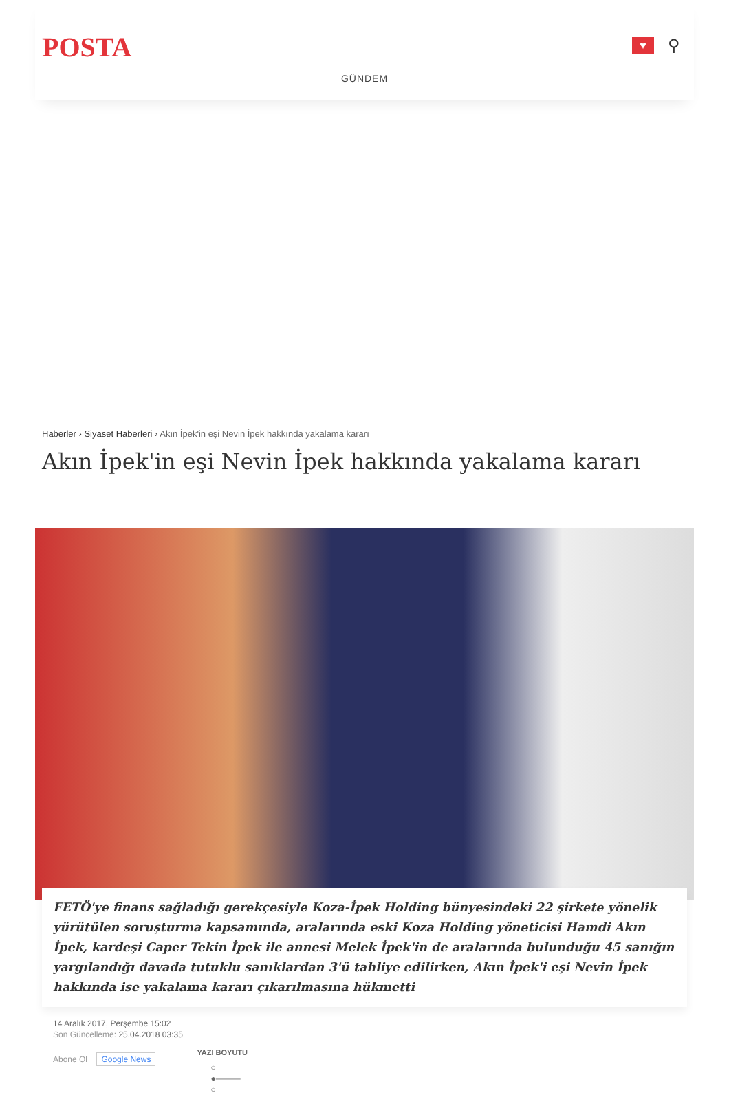POSTA
♥
⚲
GÜNDEM
Haberler › Siyaset Haberleri › Akın İpek'in eşi Nevin İpek hakkında yakalama kararı
Akın İpek'in eşi Nevin İpek hakkında yakalama kararı
FETÖ'ye finans sağladığı gerekçesiyle Koza-İpek Holding bünyesindeki 22 şirkete yönelik yürütülen soruşturma kapsamında, aralarında eski Koza Holding yöneticisi Hamdi Akın İpek, kardeşi Caper Tekin İpek ile annesi Melek İpek'in de aralarında bulunduğu 45 sanığın yargılandığı davada tutuklu sanıklardan 3'ü tahliye edilirken, Akın İpek'i eşi Nevin İpek hakkında ise yakalama kararı çıkarılmasına hükmetti
14 Aralık 2017, Perşembe 15:02
Son Güncelleme: 25.04.2018 03:35
Abone Ol Google News
YAZI BOYUTU
○
●———
○